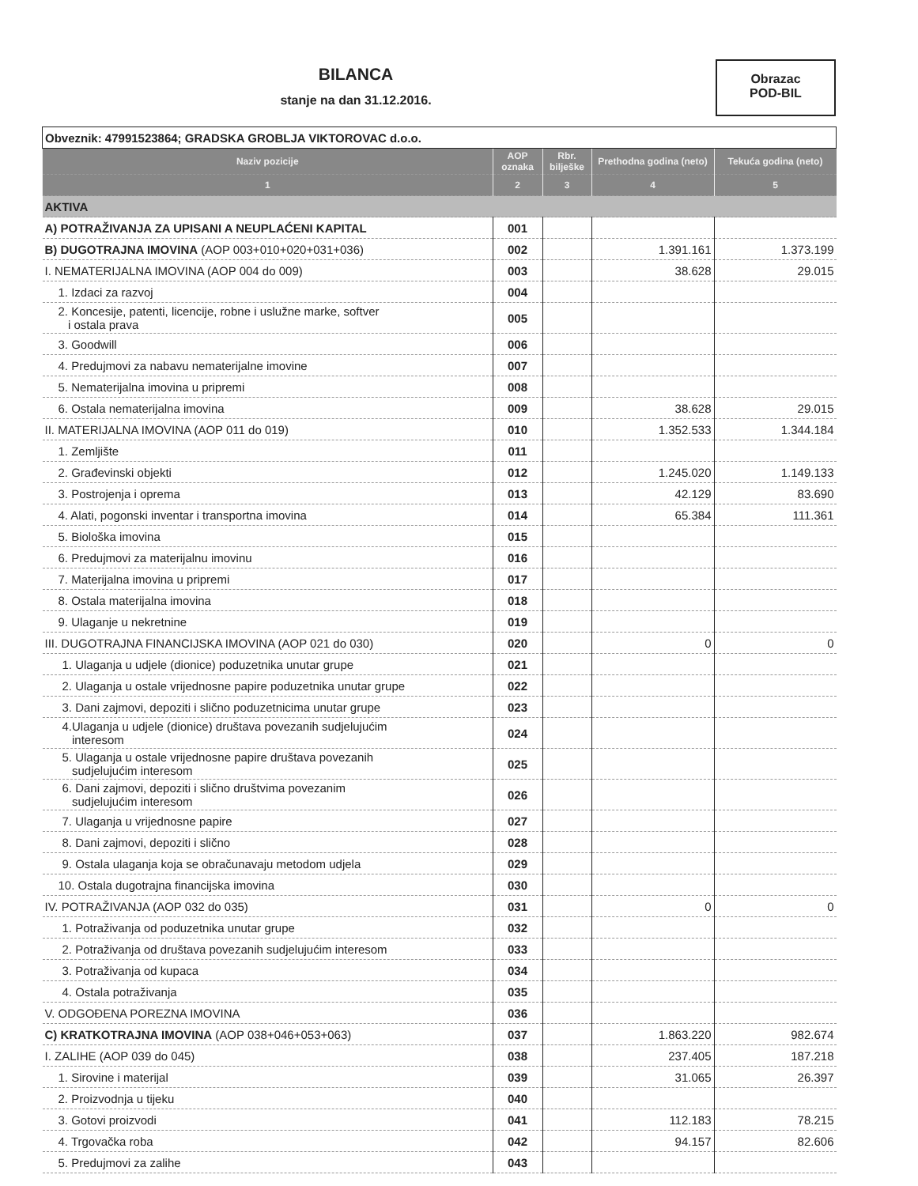BILANCA
stanje na dan 31.12.2016.
Obrazac
POD-BIL
| Obveznik: 47991523864; GRADSKA GROBLJA VIKTOROVAC d.o.o. | | | | |
| Naziv pozicije | AOP oznaka | Rbr. bilješke | Prethodna godina (neto) | Tekuća godina (neto) |
| 1 | 2 | 3 | 4 | 5 |
| AKTIVA | | | | |
| A) POTRAŽIVANJA ZA UPISANI A NEUPLAĆENI KAPITAL | 001 | | | |
| B) DUGOTRAJNA IMOVINA (AOP 003+010+020+031+036) | 002 | | 1.391.161 | 1.373.199 |
| I. NEMATERIJALNA IMOVINA (AOP 004 do 009) | 003 | | 38.628 | 29.015 |
| 1. Izdaci za razvoj | 004 | | | |
| 2. Koncesije, patenti, licencije, robne i uslužne marke, softver i ostala prava | 005 | | | |
| 3. Goodwill | 006 | | | |
| 4. Predujmovi za nabavu nematerijalne imovine | 007 | | | |
| 5. Nematerijalna imovina u pripremi | 008 | | | |
| 6. Ostala nematerijalna imovina | 009 | | 38.628 | 29.015 |
| II. MATERIJALNA IMOVINA (AOP 011 do 019) | 010 | | 1.352.533 | 1.344.184 |
| 1. Zemljište | 011 | | | |
| 2. Građevinski objekti | 012 | | 1.245.020 | 1.149.133 |
| 3. Postrojenja i oprema | 013 | | 42.129 | 83.690 |
| 4. Alati, pogonski inventar i transportna imovina | 014 | | 65.384 | 111.361 |
| 5. Biološka imovina | 015 | | | |
| 6. Predujmovi za materijalnu imovinu | 016 | | | |
| 7. Materijalna imovina u pripremi | 017 | | | |
| 8. Ostala materijalna imovina | 018 | | | |
| 9. Ulaganje u nekretnine | 019 | | | |
| III. DUGOTRAJNA FINANCIJSKA IMOVINA (AOP 021 do 030) | 020 | | 0 | 0 |
| 1. Ulaganja u udjele (dionice) poduzetnika unutar grupe | 021 | | | |
| 2. Ulaganja u ostale vrijednosne papire poduzetnika unutar grupe | 022 | | | |
| 3. Dani zajmovi, depoziti i slično poduzetnicima unutar grupe | 023 | | | |
| 4.Ulaganja u udjele (dionice) društava povezanih sudjelujućim interesom | 024 | | | |
| 5. Ulaganja u ostale vrijednosne papire društava povezanih sudjelujućim interesom | 025 | | | |
| 6. Dani zajmovi, depoziti i slično društvima povezanim sudjelujućim interesom | 026 | | | |
| 7. Ulaganja u vrijednosne papire | 027 | | | |
| 8. Dani zajmovi, depoziti i slično | 028 | | | |
| 9. Ostala ulaganja koja se obračunavaju metodom udjela | 029 | | | |
| 10. Ostala dugotrajna financijska imovina | 030 | | | |
| IV. POTRAŽIVANJA (AOP 032 do 035) | 031 | | 0 | 0 |
| 1. Potraživanja od poduzetnika unutar grupe | 032 | | | |
| 2. Potraživanja od društava povezanih sudjelujućim interesom | 033 | | | |
| 3. Potraživanja od kupaca | 034 | | | |
| 4. Ostala potraživanja | 035 | | | |
| V. ODGOĐENA POREZNA IMOVINA | 036 | | | |
| C) KRATKOTRAJNA IMOVINA (AOP 038+046+053+063) | 037 | | 1.863.220 | 982.674 |
| I. ZALIHE (AOP 039 do 045) | 038 | | 237.405 | 187.218 |
| 1. Sirovine i materijal | 039 | | 31.065 | 26.397 |
| 2. Proizvodnja u tijeku | 040 | | | |
| 3. Gotovi proizvodi | 041 | | 112.183 | 78.215 |
| 4. Trgovačka roba | 042 | | 94.157 | 82.606 |
| 5. Predujmovi za zalihe | 043 | | | |